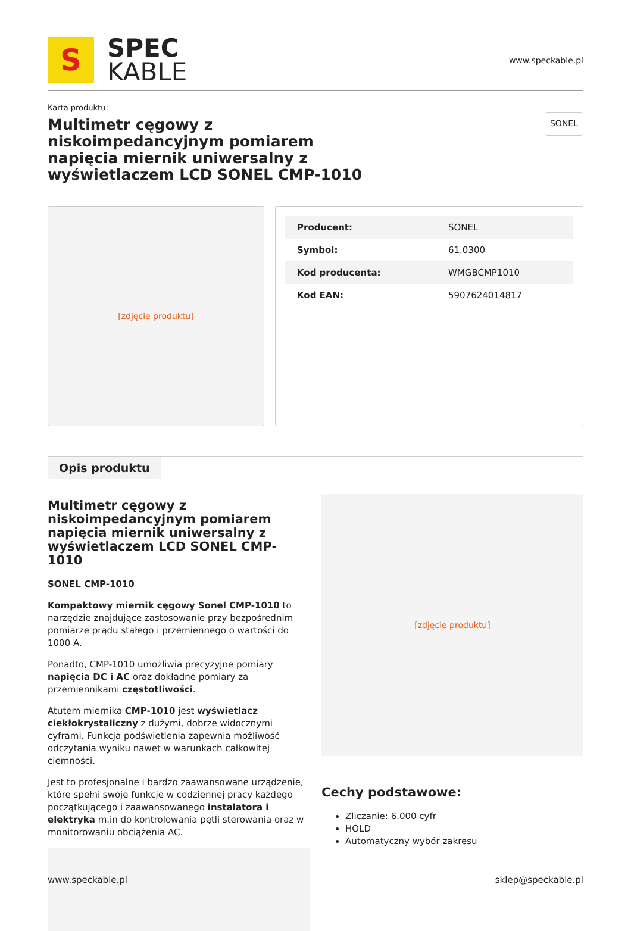S
SPEC
KABLE
www.speckable.pl
Karta produktu:
Multimetr cęgowy z niskoimpedancyjnym pomiarem napięcia miernik uniwersalny z wyświetlaczem LCD SONEL CMP-1010
SONEL
[zdjęcie produktu]
| Producent: | SONEL |
| Symbol: | 61.0300 |
| Kod producenta: | WMGBCMP1010 |
| Kod EAN: | 5907624014817 |
Opis produktu
Multimetr cęgowy z niskoimpedancyjnym pomiarem napięcia miernik uniwersalny z wyświetlaczem LCD SONEL CMP-1010
SONEL CMP-1010
Kompaktowy miernik cęgowy Sonel CMP-1010 to narzędzie znajdujące zastosowanie przy bezpośrednim pomiarze prądu stałego i przemiennego o wartości do 1000 A.
Ponadto, CMP-1010 umożliwia precyzyjne pomiary napięcia DC i AC oraz dokładne pomiary za przemiennikami częstotliwości.
Atutem miernika CMP-1010 jest wyświetlacz ciekłokrystaliczny z dużymi, dobrze widocznymi cyframi. Funkcja podświetlenia zapewnia możliwość odczytania wyniku nawet w warunkach całkowitej ciemności.
Jest to profesjonalne i bardzo zaawansowane urządzenie, które spełni swoje funkcje w codziennej pracy każdego początkującego i zaawansowanego instalatora i elektryka m.in do kontrolowania pętli sterowania oraz w monitorowaniu obciążenia AC.
[zdjęcie produktu]
Cechy podstawowe:
Zliczanie: 6.000 cyfr
HOLD
Automatyczny wybór zakresu
www.speckable.pl sklep@speckable.pl